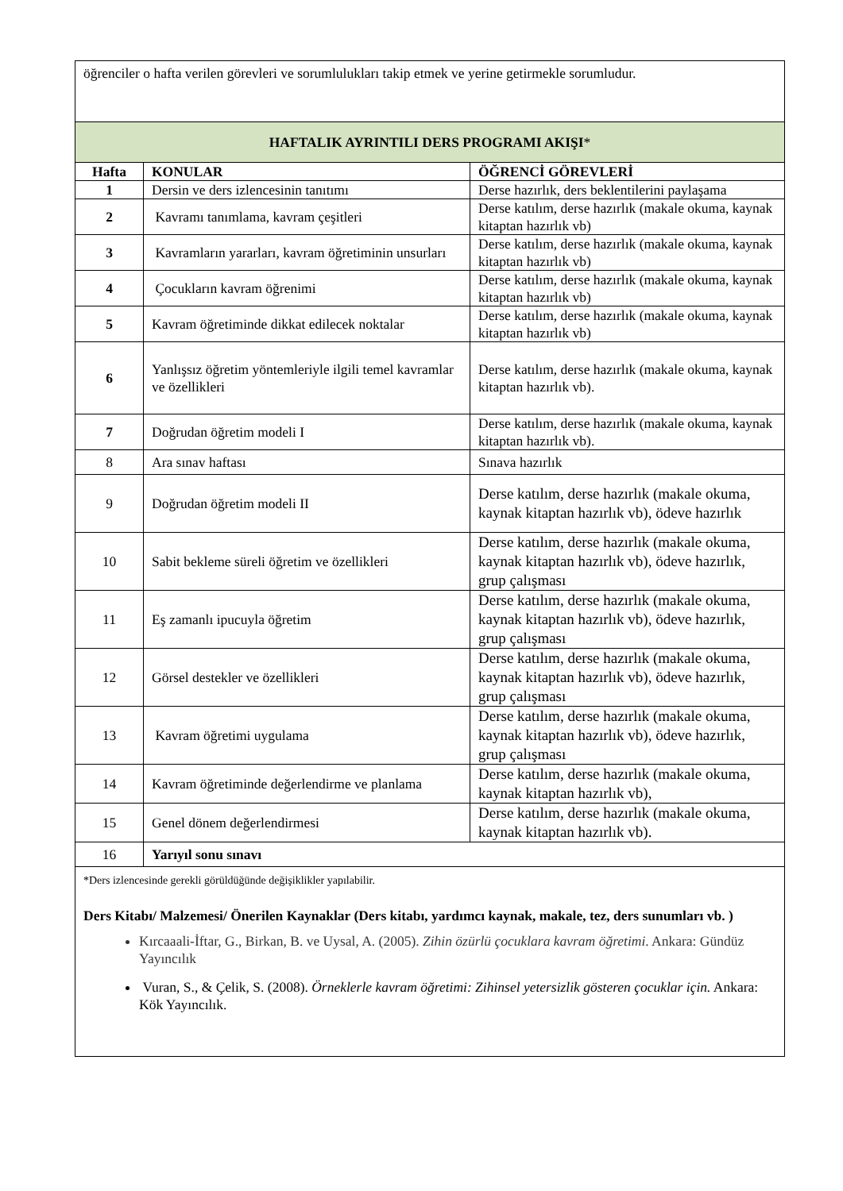| öğrenciler o hafta verilen görevleri ve sorumlulukları takip etmek ve yerine getirmekle sorumludur. | | |
| HAFTALIK AYRINTILI DERS PROGRAMI AKIŞI * | | |
| Hafta | KONULAR | ÖĞRENCİ GÖREVLERİ |
| 1 | Dersin ve ders izlencesinin tanıtımı | Derse hazırlık, ders beklentilerini paylaşama |
| 2 | Kavramı tanımlama, kavram çeşitleri | Derse katılım, derse hazırlık (makale okuma, kaynak kitaptan hazırlık vb) |
| 3 | Kavramların yararları, kavram öğretiminin unsurları | Derse katılım, derse hazırlık (makale okuma, kaynak kitaptan hazırlık vb) |
| 4 | Çocukların kavram öğrenimi | Derse katılım, derse hazırlık (makale okuma, kaynak kitaptan hazırlık vb) |
| 5 | Kavram öğretiminde dikkat edilecek noktalar | Derse katılım, derse hazırlık (makale okuma, kaynak kitaptan hazırlık vb) |
| 6 | Yanlışsız öğretim yöntemleriyle ilgili temel kavramlar ve özellikleri | Derse katılım, derse hazırlık (makale okuma, kaynak kitaptan hazırlık vb). |
| 7 | Doğrudan öğretim modeli I | Derse katılım, derse hazırlık (makale okuma, kaynak kitaptan hazırlık vb). |
| 8 | Ara sınav haftası | Sınava hazırlık |
| 9 | Doğrudan öğretim modeli II | Derse katılım, derse hazırlık (makale okuma, kaynak kitaptan hazırlık vb), ödeve hazırlık |
| 10 | Sabit bekleme süreli öğretim ve özellikleri | Derse katılım, derse hazırlık (makale okuma, kaynak kitaptan hazırlık vb), ödeve hazırlık, grup çalışması |
| 11 | Eş zamanlı ipucuyla öğretim | Derse katılım, derse hazırlık (makale okuma, kaynak kitaptan hazırlık vb), ödeve hazırlık, grup çalışması |
| 12 | Görsel destekler ve özellikleri | Derse katılım, derse hazırlık (makale okuma, kaynak kitaptan hazırlık vb), ödeve hazırlık, grup çalışması |
| 13 | Kavram öğretimi uygulama | Derse katılım, derse hazırlık (makale okuma, kaynak kitaptan hazırlık vb), ödeve hazırlık, grup çalışması |
| 14 | Kavram öğretiminde değerlendirme ve planlama | Derse katılım, derse hazırlık (makale okuma, kaynak kitaptan hazırlık vb), |
| 15 | Genel dönem değerlendirmesi | Derse katılım, derse hazırlık (makale okuma, kaynak kitaptan hazırlık vb). |
| 16 | Yarıyıl sonu sınavı | |
| *Ders izlencesinde gerekli görüldüğünde değişiklikler yapılabilir. Ders Kitabı/ Malzemesi/ Önerilen Kaynaklar (Ders kitabı, yardımcı kaynak, makale, tez, ders sunumları vb. ) Kırcaaali-İftar, G., Birkan, B. ve Uysal, A. (2005). Zihin özürlü çocuklara kavram öğretimi . Ankara: Gündüz Yayıncılık Vuran, S., & Çelik, S. (2008). Örneklerle kavram öğretimi: Zihinsel yetersizlik gösteren çocuklar için. Ankara: Kök Yayıncılık. | | |